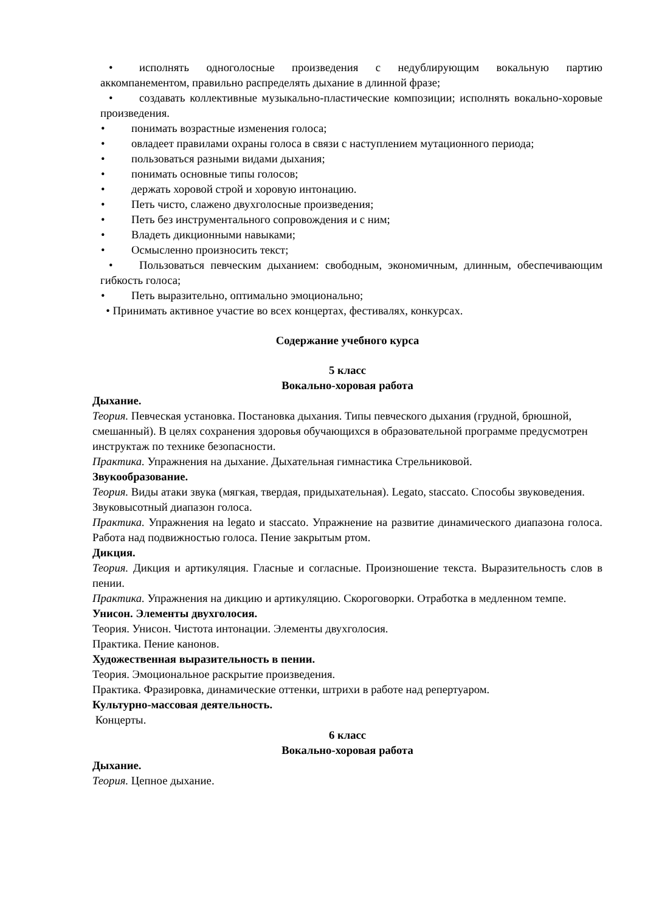• исполнять одноголосные произведения с недублирующим вокальную партию аккомпанементом, правильно распределять дыхание в длинной фразе;
• создавать коллективные музыкально-пластические композиции; исполнять вокально-хоровые произведения.
• понимать возрастные изменения голоса;
• овладеет правилами охраны голоса в связи с наступлением мутационного периода;
• пользоваться разными видами дыхания;
• понимать основные типы голосов;
• держать хоровой строй и хоровую интонацию.
• Петь чисто, слажено двухголосные произведения;
• Петь без инструментального сопровождения и с ним;
• Владеть дикционными навыками;
• Осмысленно произносить текст;
• Пользоваться певческим дыханием: свободным, экономичным, длинным, обеспечивающим гибкость голоса;
• Петь выразительно, оптимально эмоционально;
• Принимать активное участие во всех концертах, фестивалях, конкурсах.
Содержание учебного курса
5 класс
Вокально-хоровая работа
Дыхание.
Теория. Певческая установка. Постановка дыхания. Типы певческого дыхания (грудной, брюшной, смешанный). В целях сохранения здоровья обучающихся в образовательной программе предусмотрен инструктаж по технике безопасности.
Практика. Упражнения на дыхание. Дыхательная гимнастика Стрельниковой.
Звукообразование.
Теория. Виды атаки звука (мягкая, твердая, придыхательная). Legato, staccato. Способы звуковедения. Звуковысотный диапазон голоса.
Практика. Упражнения на legato и staccato. Упражнение на развитие динамического диапазона голоса. Работа над подвижностью голоса. Пение закрытым ртом.
Дикция.
Теория. Дикция и артикуляция. Гласные и согласные. Произношение текста. Выразительность слов в пении.
Практика. Упражнения на дикцию и артикуляцию. Скороговорки. Отработка в медленном темпе.
Унисон. Элементы двухголосия.
Теория. Унисон. Чистота интонации. Элементы двухголосия.
Практика. Пение канонов.
Художественная выразительность в пении.
Теория. Эмоциональное раскрытие произведения.
Практика. Фразировка, динамические оттенки, штрихи в работе над репертуаром.
Культурно-массовая деятельность.
Концерты.
6 класс
Вокально-хоровая работа
Дыхание.
Теория. Цепное дыхание.